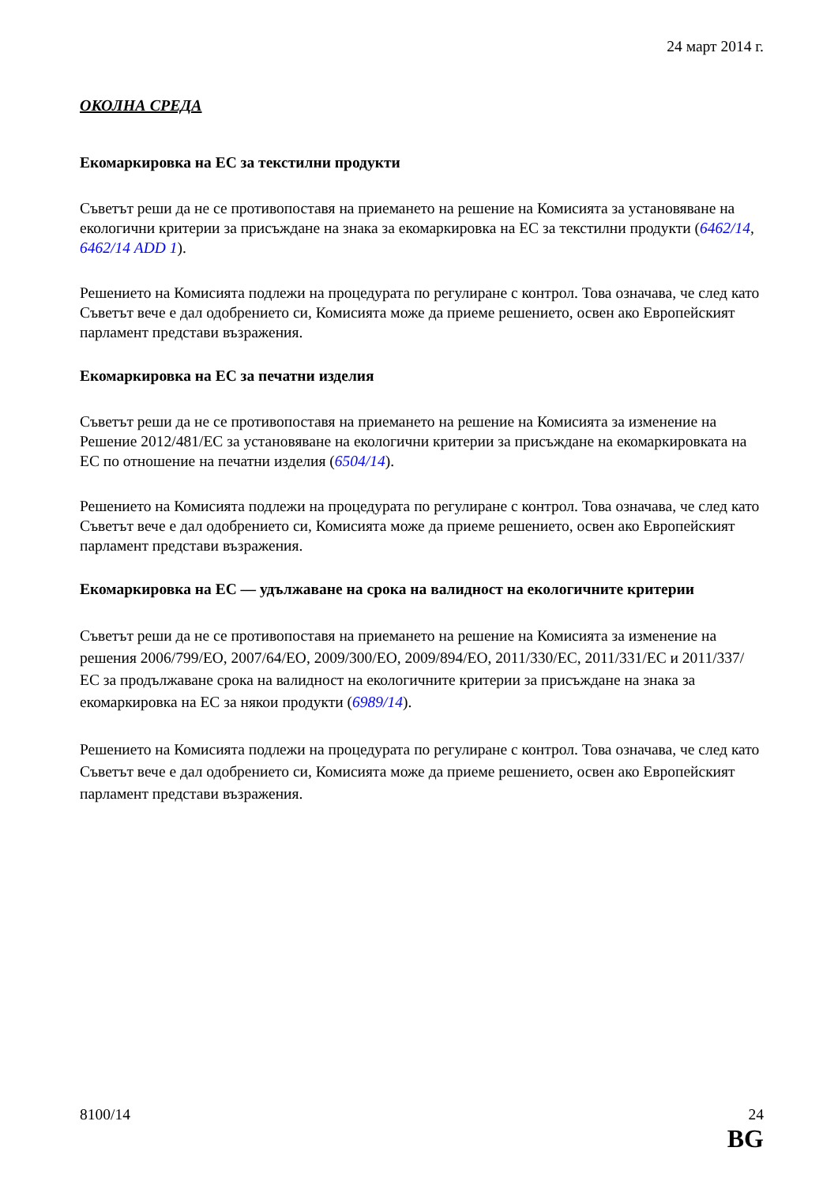24 март 2014 г.
ОКОЛНА СРЕДА
Екомаркировка на ЕС за текстилни продукти
Съветът реши да не се противопоставя на приемането на решение на Комисията за установяване на екологични критерии за присъждане на знака за екомаркировка на ЕС за текстилни продукти (6462/14, 6462/14 ADD 1).
Решението на Комисията подлежи на процедурата по регулиране с контрол. Това означава, че след като Съветът вече е дал одобрението си, Комисията може да приеме решението, освен ако Европейският парламент представи възражения.
Екомаркировка на ЕС за печатни изделия
Съветът реши да не се противопоставя на приемането на решение на Комисията за изменение на Решение 2012/481/ЕС за установяване на екологични критерии за присъждане на екомаркировката на ЕС по отношение на печатни изделия (6504/14).
Решението на Комисията подлежи на процедурата по регулиране с контрол. Това означава, че след като Съветът вече е дал одобрението си, Комисията може да приеме решението, освен ако Европейският парламент представи възражения.
Екомаркировка на ЕС — удължаване на срока на валидност на екологичните критерии
Съветът реши да не се противопоставя на приемането на решение на Комисията за изменение на решения 2006/799/ЕО, 2007/64/ЕО, 2009/300/ЕО, 2009/894/ЕО, 2011/330/ЕС, 2011/331/ЕС и 2011/337/ЕС за продължаване срока на валидност на екологичните критерии за присъждане на знака за екомаркировка на ЕС за някои продукти (6989/14).
Решението на Комисията подлежи на процедурата по регулиране с контрол. Това означава, че след като Съветът вече е дал одобрението си, Комисията може да приеме решението, освен ако Европейският парламент представи възражения.
8100/14 24
BG